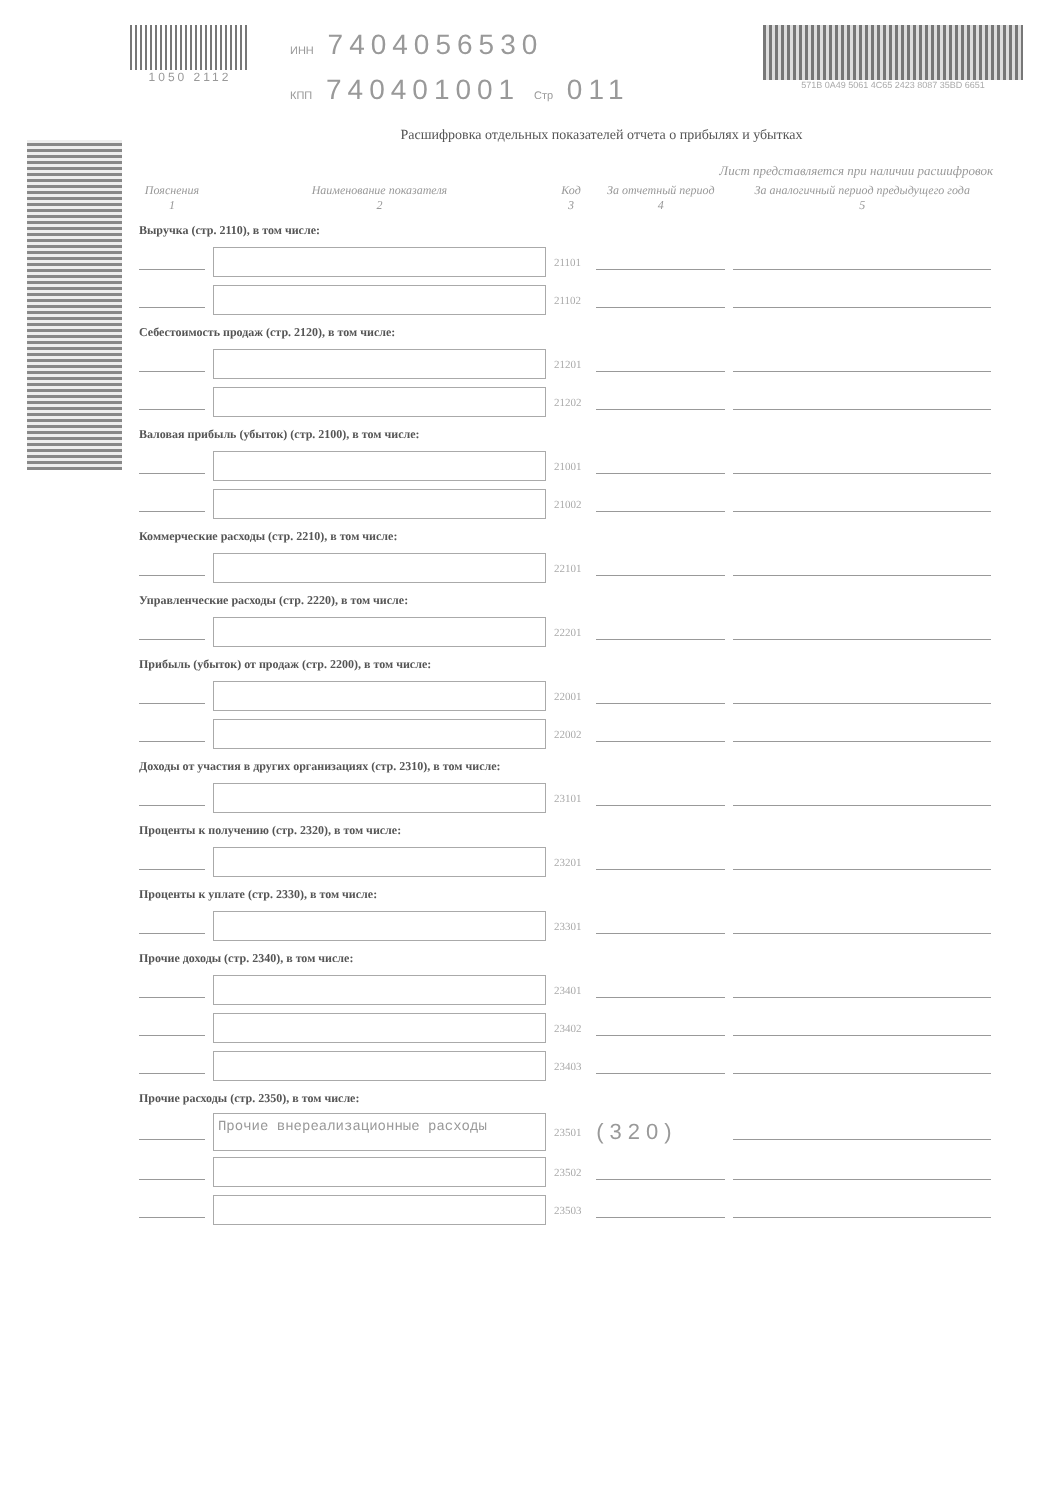1050 2112
ИНН 7404056530
КПП 740401001 Стр 011
571B 0A49 5061 4C65 2423 8087 35BD 6651
Расшифровка отдельных показателей отчета о прибылях и убытках
Лист представляется при наличии расшифровок
| Пояснения 1 | Наименование показателя 2 | Код 3 | За отчетный период 4 | За аналогичный период предыдущего года 5 |
| --- | --- | --- | --- | --- |
| Выручка (стр. 2110), в том числе: | | | | |
| | | 21101 | | |
| | | 21102 | | |
| Себестоимость продаж (стр. 2120), в том числе: | | | | |
| | | 21201 | | |
| | | 21202 | | |
| Валовая прибыль (убыток) (стр. 2100), в том числе: | | | | |
| | | 21001 | | |
| | | 21002 | | |
| Коммерческие расходы (стр. 2210), в том числе: | | | | |
| | | 22101 | | |
| Управленческие расходы (стр. 2220), в том числе: | | | | |
| | | 22201 | | |
| Прибыль (убыток) от продаж (стр. 2200), в том числе: | | | | |
| | | 22001 | | |
| | | 22002 | | |
| Доходы от участия в других организациях (стр. 2310), в том числе: | | | | |
| | | 23101 | | |
| Проценты к получению (стр. 2320), в том числе: | | | | |
| | | 23201 | | |
| Проценты к уплате (стр. 2330), в том числе: | | | | |
| | | 23301 | | |
| Прочие доходы (стр. 2340), в том числе: | | | | |
| | | 23401 | | |
| | | 23402 | | |
| | | 23403 | | |
| Прочие расходы (стр. 2350), в том числе: | | | | |
| | Прочие внереализационные расходы | 23501 | (320) | |
| | | 23502 | | |
| | | 23503 | | |